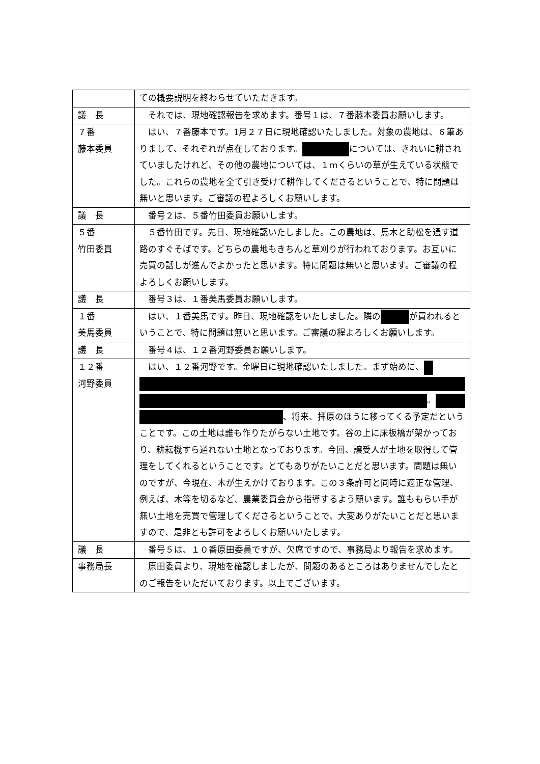| | ての概要説明を終わらせていただきます。 |
| 議 長 | それでは、現地確認報告を求めます。番号１は、７番藤本委員お願いします。 |
| ７番 藤本委員 | はい、７番藤本です。1月２７日に現地確認いたしました。対象の農地は、６筆ありまして、それぞれが点在しております。 については、きれいに耕されていましたけれど、その他の農地については、１ｍくらいの草が生えている状態でした。これらの農地を全て引き受けて耕作してくださるということで、特に問題は無いと思います。ご審議の程よろしくお願いします。 |
| 議 長 | 番号２は、５番竹田委員お願いします。 |
| ５番 竹田委員 | ５番竹田です。先日、現地確認いたしました。この農地は、馬木と助松を通す道路のすぐそばです。どちらの農地もきちんと草刈りが行われております。お互いに売買の話しが進んでよかったと思います。特に問題は無いと思います。ご審議の程よろしくお願いします。 |
| 議 長 | 番号３は、１番美馬委員お願いします。 |
| １番 美馬委員 | はい、１番美馬です。昨日、現地確認をいたしました。隣の が買われるということで、特に問題は無いと思います。ご審議の程よろしくお願いします。 |
| 議 長 | 番号４は、１２番河野委員お願いします。 |
| １２番 河野委員 | はい、１２番河野です。金曜日に現地確認いたしました。まず始めに、 。 、将来、拝原のほうに移ってくる予定だということです。この土地は誰も作りたがらない土地です。谷の上に床板橋が架かっており、耕耘機すら通れない土地となっております。今回、譲受人が土地を取得して管理をしてくれるということです。とてもありがたいことだと思います。問題は無いのですが、今現在、木が生えかけております。この３条許可と同時に適正な管理、例えば、木等を切るなど、農業委員会から指導するよう願います。誰ももらい手が無い土地を売買で管理してくださるということで、大変ありがたいことだと思いますので、是非とも許可をよろしくお願いいたします。 |
| 議 長 | 番号５は、１０番原田委員ですが、欠席ですので、事務局より報告を求めます。 |
| 事務局長 | 原田委員より、現地を確認しましたが、問題のあるところはありませんでしたとのご報告をいただいております。以上でございます。 |